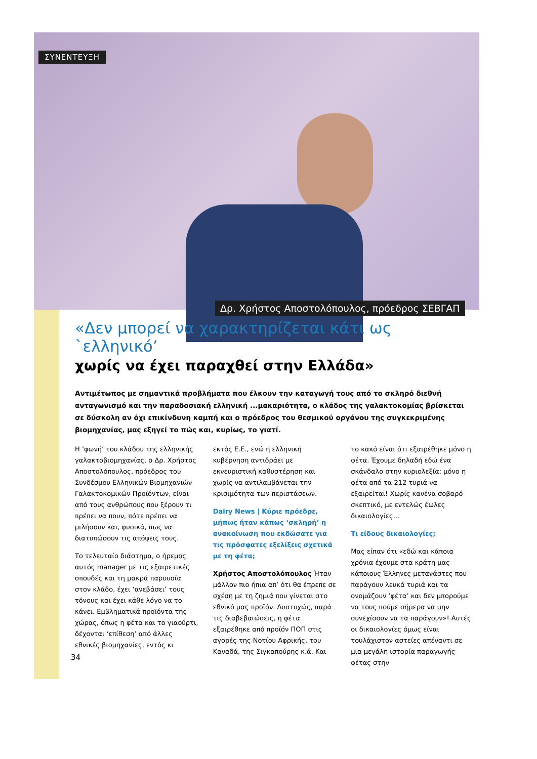ΣΥΝΕΝΤΕΥΞΗ
Δρ. Χρήστος Αποστολόπουλος, πρόεδρος ΣΕΒΓΑΠ
«Δεν μπορεί να χαρακτηρίζεται κάτι ως `ελληνικό’
χωρίς να έχει παραχθεί στην Ελλάδα»
Αντιμέτωπος με σημαντικά προβλήματα που έλκουν την καταγωγή τους από το σκληρό διεθνή ανταγωνισμό και την παραδοσιακή ελληνική ...μακαριότητα, ο κλάδος της γαλακτοκομίας βρίσκεται σε δύσκολη αν όχι επικίνδυνη καμπή και ο πρόεδρος του θεσμικού οργάνου της συγκεκριμένης βιομηχανίας, μας εξηγεί το πώς και, κυρίως, το γιατί.
Η ‘φωνή’ του κλάδου της ελληνικής γαλακτοβιομηχανίας, ο Δρ. Χρήστος Αποστολόπουλος, πρόεδρος του Συνδέσμου Ελληνικών Βιομηχανιών Γαλακτοκομικών Προϊόντων, είναι από τους ανθρώπους που ξέρουν τι πρέπει να πουν, πότε πρέπει να μιλήσουν και, φυσικά, πως να διατυπώσουν τις απόψεις τους.
Το τελευταίο διάστημα, ο ήρεμος αυτός manager με τις εξαιρετικές σπουδές και τη μακρά παρουσία στον κλάδο, έχει ‘ανεβάσει’ τους τόνους και έχει κάθε λόγο να το κάνει. Εμβληματικά προϊόντα της χώρας, όπως η φέτα και το γιαούρτι, δέχονται ‘επίθεση’ από άλλες εθνικές βιομηχανίες, εντός κι
εκτός Ε.Ε., ενώ η ελληνική κυβέρνηση αντιδράει με εκνευριστική καθυστέρηση και χωρίς να αντιλαμβάνεται την κρισιμότητα των περιστάσεων.
Dairy News | Κύριε πρόεδρε, μήπως ήταν κάπως ‘σκληρή’ η ανακοίνωση που εκδώσατε για τις πρόσφατες εξελίξεις σχετικά με τη φέτα;
Χρήστος Αποστολόπουλος Ήταν μάλλον πιο ήπια απ’ ότι θα έπρεπε σε σχέση με τη ζημιά που γίνεται στο εθνικό μας προϊόν. Δυστυχώς, παρά τις διαβεβαιώσεις, η φέτα εξαιρέθηκε από προϊόν ΠΟΠ στις αγορές της Νοτίου Αφρικής, του Καναδά, της Σιγκαπούρης κ.ά. Και
το κακό είναι ότι εξαιρέθηκε μόνο η φέτα. Έχουμε δηλαδή εδώ ένα σκάνδαλο στην κυριολεξία: μόνο η φέτα από τα 212 τυριά να εξαιρείται! Χωρίς κανένα σοβαρό σκεπτικό, με εντελώς έωλες δικαιολογίες...
Τι είδους δικαιολογίες;
Μας είπαν ότι «εδώ και κάποια χρόνια έχουμε στα κράτη μας κάποιους Έλληνες μετανάστες που παράγουν λευκά τυριά και τα ονομάζουν ‘φέτα’ και δεν μπορούμε να τους πούμε σήμερα να μην συνεχίσουν να τα παράγουν»! Αυτές οι δικαιολογίες όμως είναι τουλάχιστον αστείες απέναντι σε μια μεγάλη ιστορία παραγωγής φέτας στην
34